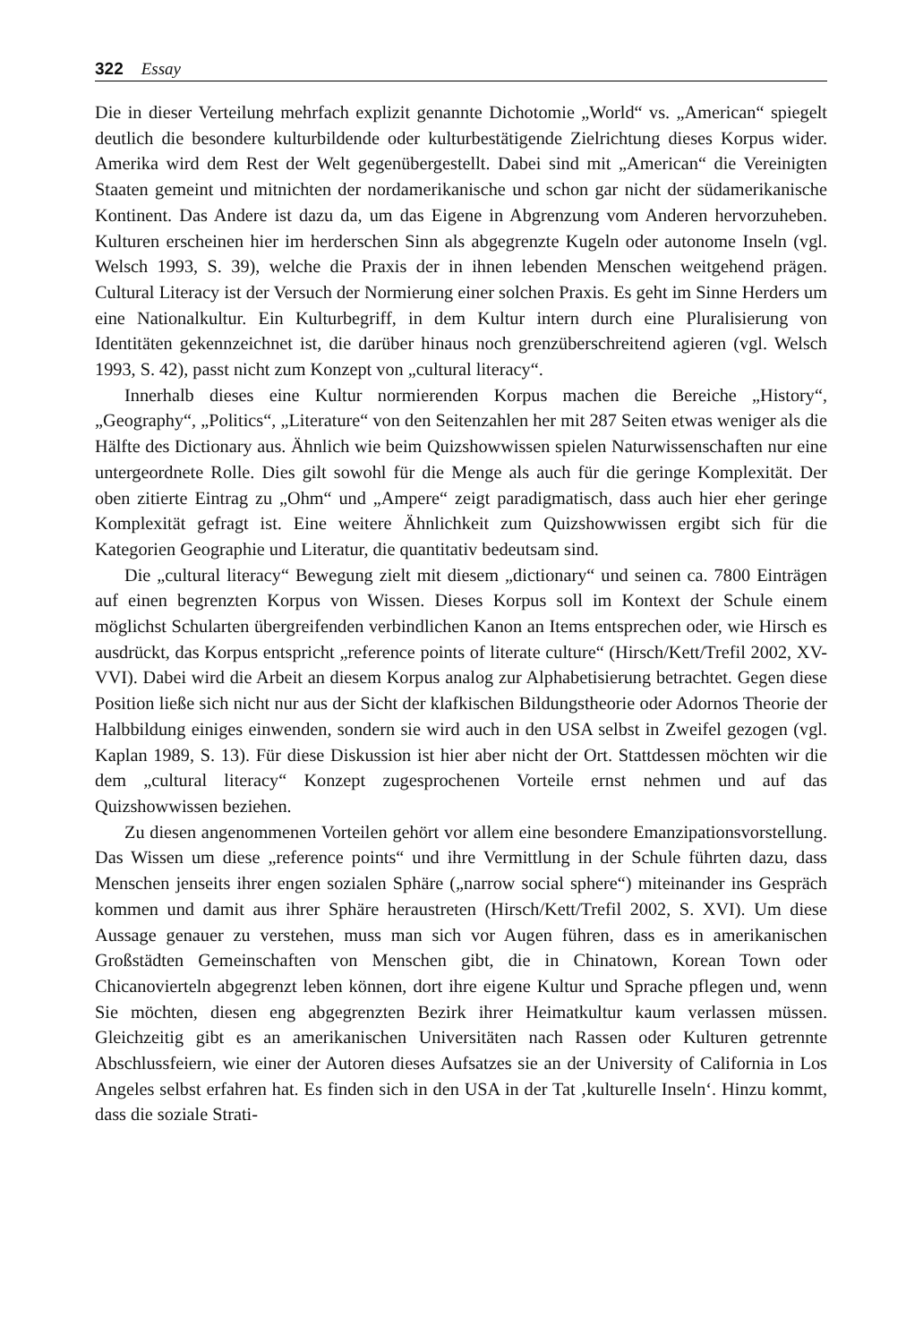322 Essay
Die in dieser Verteilung mehrfach explizit genannte Dichotomie „World“ vs. „American“ spiegelt deutlich die besondere kulturbildende oder kulturbestätigende Zielrichtung dieses Korpus wider. Amerika wird dem Rest der Welt gegenübergestellt. Dabei sind mit „American“ die Vereinigten Staaten gemeint und mitnichten der nordamerikanische und schon gar nicht der südamerikanische Kontinent. Das Andere ist dazu da, um das Eigene in Abgrenzung vom Anderen hervorzuheben. Kulturen erscheinen hier im herderschen Sinn als abgegrenzte Kugeln oder autonome Inseln (vgl. Welsch 1993, S. 39), welche die Praxis der in ihnen lebenden Menschen weitgehend prägen. Cultural Literacy ist der Versuch der Normierung einer solchen Praxis. Es geht im Sinne Herders um eine Nationalkultur. Ein Kulturbegriff, in dem Kultur intern durch eine Pluralisierung von Identitäten gekennzeichnet ist, die darüber hinaus noch grenzüberschreitend agieren (vgl. Welsch 1993, S. 42), passt nicht zum Konzept von „cultural literacy“.
Innerhalb dieses eine Kultur normierenden Korpus machen die Bereiche „History“, „Geography“, „Politics“, „Literature“ von den Seitenzahlen her mit 287 Seiten etwas weniger als die Hälfte des Dictionary aus. Ähnlich wie beim Quizshowwissen spielen Naturwissenschaften nur eine untergeordnete Rolle. Dies gilt sowohl für die Menge als auch für die geringe Komplexität. Der oben zitierte Eintrag zu „Ohm“ und „Ampere“ zeigt paradigmatisch, dass auch hier eher geringe Komplexität gefragt ist. Eine weitere Ähnlichkeit zum Quizshowwissen ergibt sich für die Kategorien Geographie und Literatur, die quantitativ bedeutsam sind.
Die „cultural literacy“ Bewegung zielt mit diesem „dictionary“ und seinen ca. 7800 Einträgen auf einen begrenzten Korpus von Wissen. Dieses Korpus soll im Kontext der Schule einem möglichst Schularten übergreifenden verbindlichen Kanon an Items entsprechen oder, wie Hirsch es ausdrückt, das Korpus entspricht „reference points of literate culture“ (Hirsch/Kett/Trefil 2002, XV-VVI). Dabei wird die Arbeit an diesem Korpus analog zur Alphabetisierung betrachtet. Gegen diese Position ließe sich nicht nur aus der Sicht der klafkischen Bildungstheorie oder Adornos Theorie der Halbbildung einiges einwenden, sondern sie wird auch in den USA selbst in Zweifel gezogen (vgl. Kaplan 1989, S. 13). Für diese Diskussion ist hier aber nicht der Ort. Stattdessen möchten wir die dem „cultural literacy“ Konzept zugesprochenen Vorteile ernst nehmen und auf das Quizshowwissen beziehen.
Zu diesen angenommenen Vorteilen gehört vor allem eine besondere Emanzipationsvorstellung. Das Wissen um diese „reference points“ und ihre Vermittlung in der Schule führten dazu, dass Menschen jenseits ihrer engen sozialen Sphäre („narrow social sphere“) miteinander ins Gespräch kommen und damit aus ihrer Sphäre heraustreten (Hirsch/Kett/Trefil 2002, S. XVI). Um diese Aussage genauer zu verstehen, muss man sich vor Augen führen, dass es in amerikanischen Großstädten Gemeinschaften von Menschen gibt, die in Chinatown, Korean Town oder Chicanovierteln abgegrenzt leben können, dort ihre eigene Kultur und Sprache pflegen und, wenn Sie möchten, diesen eng abgegrenzten Bezirk ihrer Heimatkultur kaum verlassen müssen. Gleichzeitig gibt es an amerikanischen Universitäten nach Rassen oder Kulturen getrennte Abschlussfeiern, wie einer der Autoren dieses Aufsatzes sie an der University of California in Los Angeles selbst erfahren hat. Es finden sich in den USA in der Tat ‚kulturelle Inseln‘. Hinzu kommt, dass die soziale Strati-